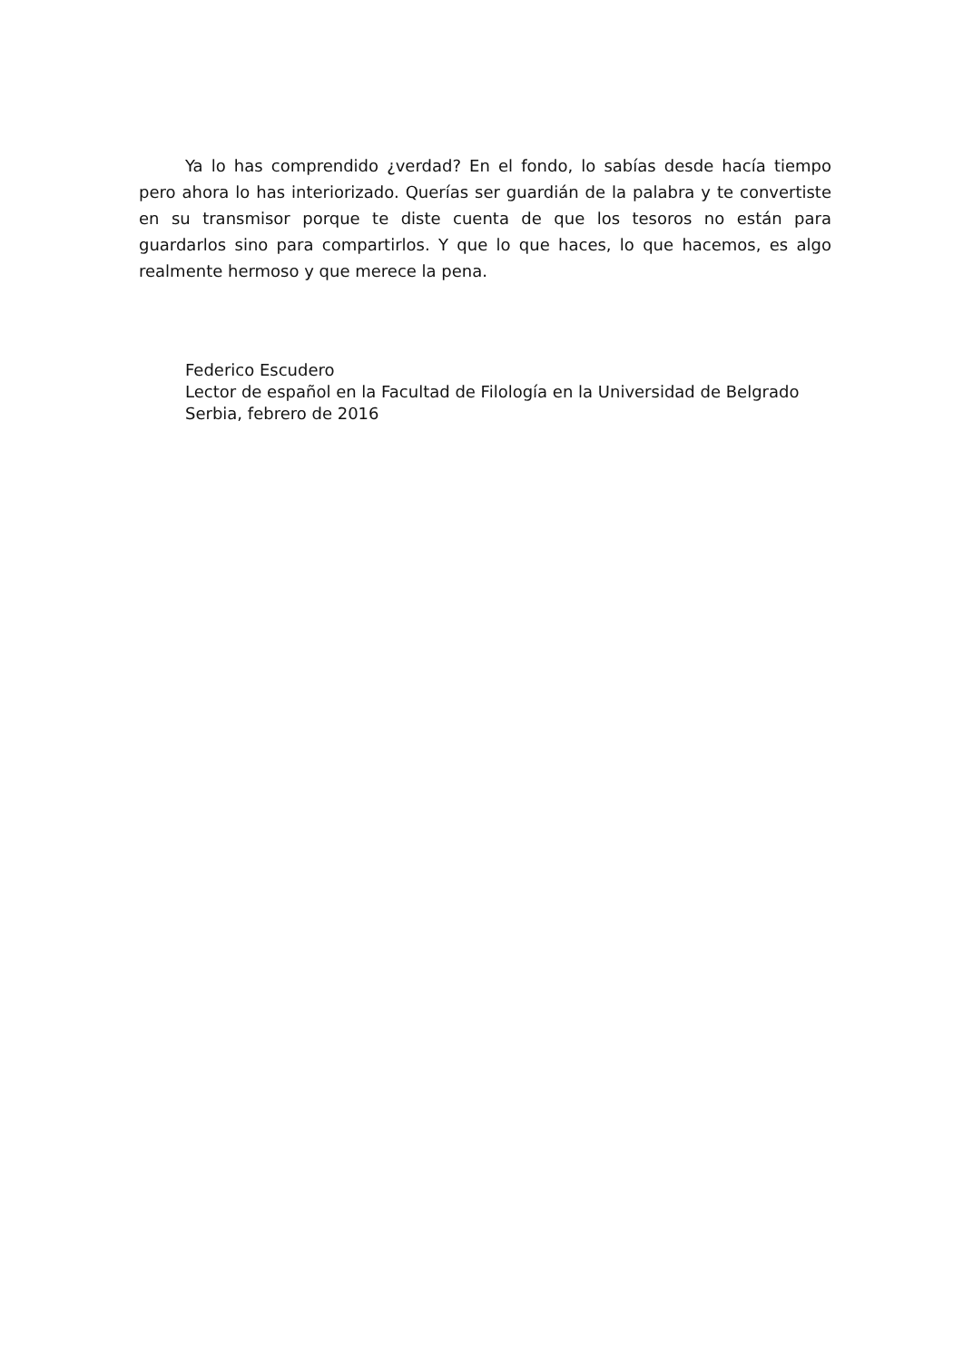Ya lo has comprendido ¿verdad? En el fondo, lo sabías desde hacía tiempo pero ahora lo has interiorizado. Querías ser guardián de la palabra y te convertiste en su transmisor porque te diste cuenta de que los tesoros no están para guardarlos sino para compartirlos. Y que lo que haces, lo que hacemos, es algo realmente hermoso y que merece la pena.
Federico Escudero
Lector de español en la Facultad de Filología en la Universidad de Belgrado
Serbia, febrero de 2016